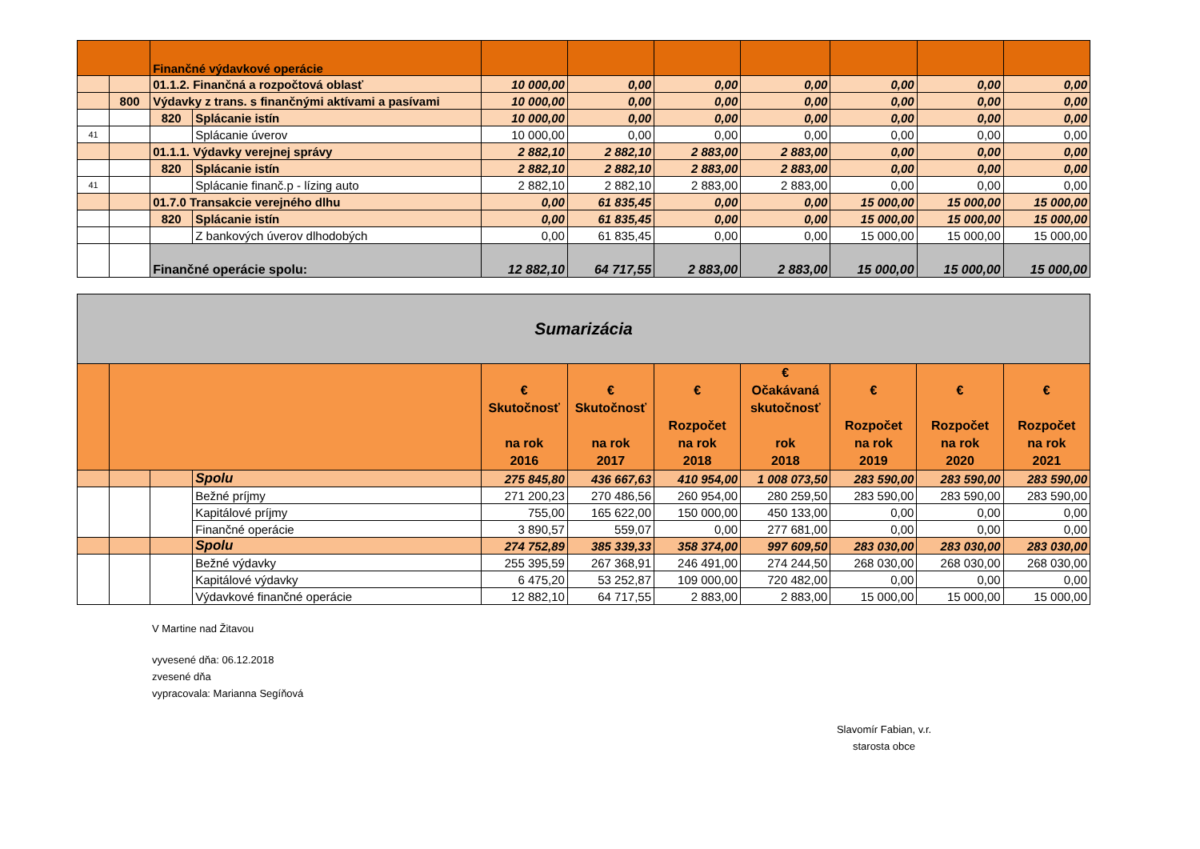| | | Finančné výdavkové operácie | | | | | | | | |
| | | 01.1.2. Finančná a rozpočtová oblasť | | 10 000,00 | 0,00 | 0,00 | 0,00 | 0,00 | 0,00 | 0,00 |
| | 800 | Výdavky z trans. s finančnými aktívami a pasívami | | 10 000,00 | 0,00 | 0,00 | 0,00 | 0,00 | 0,00 | 0,00 |
| | | 820 | Splácanie istín | 10 000,00 | 0,00 | 0,00 | 0,00 | 0,00 | 0,00 | 0,00 |
| 41 | | | Splácanie úverov | 10 000,00 | 0,00 | 0,00 | 0,00 | 0,00 | 0,00 | 0,00 |
| | | 01.1.1. Výdavky verejnej správy | | 2 882,10 | 2 882,10 | 2 883,00 | 2 883,00 | 0,00 | 0,00 | 0,00 |
| | | 820 | Splácanie istín | 2 882,10 | 2 882,10 | 2 883,00 | 2 883,00 | 0,00 | 0,00 | 0,00 |
| 41 | | | Splácanie finanč.p - lízing auto | 2 882,10 | 2 882,10 | 2 883,00 | 2 883,00 | 0,00 | 0,00 | 0,00 |
| | | 01.7.0 Transakcie verejného dlhu | | 0,00 | 61 835,45 | 0,00 | 0,00 | 15 000,00 | 15 000,00 | 15 000,00 |
| | | 820 | Splácanie istín | 0,00 | 61 835,45 | 0,00 | 0,00 | 15 000,00 | 15 000,00 | 15 000,00 |
| | | | Z bankových úverov dlhodobých | 0,00 | 61 835,45 | 0,00 | 0,00 | 15 000,00 | 15 000,00 | 15 000,00 |
| | | Finančné operácie spolu: | | 12 882,10 | 64 717,55 | 2 883,00 | 2 883,00 | 15 000,00 | 15 000,00 | 15 000,00 |
| Sumarizácia | | | | | | | | | | |
| | | | | € Skutočnosť na rok 2016 | € Skutočnosť na rok 2017 | € Rozpočet na rok 2018 | € Očakávaná skutočnosť rok 2018 | € Rozpočet na rok 2019 | € Rozpočet na rok 2020 | € Rozpočet na rok 2021 |
| | | | Spolu | 275 845,80 | 436 667,63 | 410 954,00 | 1 008 073,50 | 283 590,00 | 283 590,00 | 283 590,00 |
| | | | Bežné príjmy | 271 200,23 | 270 486,56 | 260 954,00 | 280 259,50 | 283 590,00 | 283 590,00 | 283 590,00 |
| | | | Kapitálové príjmy | 755,00 | 165 622,00 | 150 000,00 | 450 133,00 | 0,00 | 0,00 | 0,00 |
| | | | Finančné operácie | 3 890,57 | 559,07 | 0,00 | 277 681,00 | 0,00 | 0,00 | 0,00 |
| | | | Spolu | 274 752,89 | 385 339,33 | 358 374,00 | 997 609,50 | 283 030,00 | 283 030,00 | 283 030,00 |
| | | | Bežné výdavky | 255 395,59 | 267 368,91 | 246 491,00 | 274 244,50 | 268 030,00 | 268 030,00 | 268 030,00 |
| | | | Kapitálové výdavky | 6 475,20 | 53 252,87 | 109 000,00 | 720 482,00 | 0,00 | 0,00 | 0,00 |
| | | | Výdavkové finančné operácie | 12 882,10 | 64 717,55 | 2 883,00 | 2 883,00 | 15 000,00 | 15 000,00 | 15 000,00 |
V Martine nad Žitavou
vyvesené dňa: 06.12.2018
zvesené dňa
vypracovala: Marianna Segíňová
Slavomír Fabian, v.r.
starosta obce